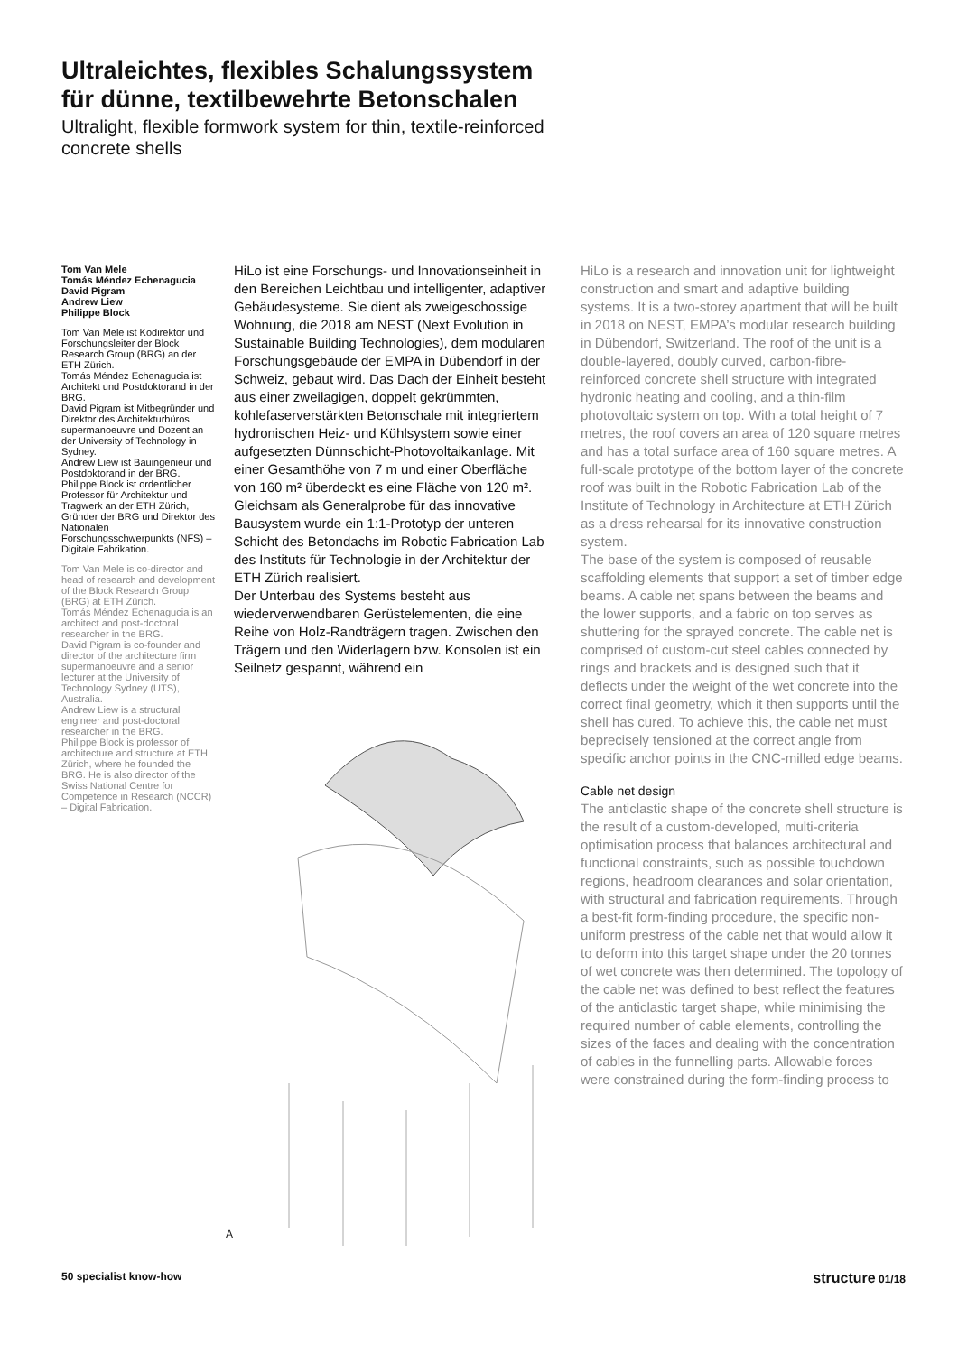Ultraleichtes, flexibles Schalungssystem
für dünne, textilbewehrte Betonschalen
Ultralight, flexible formwork system for thin, textile-reinforced
concrete shells
Tom Van Mele
Tomás Méndez Echenagucia
David Pigram
Andrew Liew
Philippe Block
Tom Van Mele ist Kodirektor und Forschungsleiter der Block Research Group (BRG) an der ETH Zürich.
Tomás Méndez Echenagucia ist Architekt und Postdoktorand in der BRG.
David Pigram ist Mitbegründer und Direktor des Architekturbüros supermanoeuvre und Dozent an der University of Technology in Sydney.
Andrew Liew ist Bauingenieur und Postdoktorand in der BRG.
Philippe Block ist ordentlicher Professor für Architektur und Tragwerk an der ETH Zürich, Gründer der BRG und Direktor des Nationalen Forschungsschwerpunkts (NFS) – Digitale Fabrikation.
Tom Van Mele is co-director and head of research and development of the Block Research Group (BRG) at ETH Zürich.
Tomás Méndez Echenagucia is an architect and post-doctoral researcher in the BRG.
David Pigram is co-founder and director of the architecture firm supermanoeuvre and a senior lecturer at the University of Technology Sydney (UTS), Australia.
Andrew Liew is a structural engineer and post-doctoral researcher in the BRG.
Philippe Block is professor of architecture and structure at ETH Zürich, where he founded the BRG. He is also director of the Swiss National Centre for Competence in Research (NCCR) – Digital Fabrication.
HiLo ist eine Forschungs- und Innovationseinheit in den Bereichen Leichtbau und intelligenter, adaptiver Gebäudesysteme. Sie dient als zweigeschossige Wohnung, die 2018 am NEST (Next Evolution in Sustainable Building Technologies), dem modularen Forschungsgebäude der EMPA in Dübendorf in der Schweiz, gebaut wird. Das Dach der Einheit besteht aus einer zweilagigen, doppelt gekrümmten, kohlefaserverstärkten Betonschale mit integriertem hydronischen Heiz- und Kühlsystem sowie einer aufgesetzten Dünnschicht-Photovoltaikanlage. Mit einer Gesamthöhe von 7 m und einer Oberfläche von 160 m² überdeckt es eine Fläche von 120 m². Gleichsam als Generalprobe für das innovative Bausystem wurde ein 1:1-Prototyp der unteren Schicht des Betondachs im Robotic Fabrication Lab des Instituts für Technologie in der Architektur der ETH Zürich realisiert.
Der Unterbau des Systems besteht aus wiederverwendbaren Gerüstelementen, die eine Reihe von Holz-Randträgern tragen. Zwischen den Trägern und den Widerlagern bzw. Konsolen ist ein Seilnetz gespannt, während ein
A
HiLo is a research and innovation unit for lightweight construction and smart and adaptive building systems. It is a two-storey apartment that will be built in 2018 on NEST, EMPA’s modular research building in Dübendorf, Switzerland. The roof of the unit is a double-layered, doubly curved, carbon-fibre-reinforced concrete shell structure with integrated hydronic heating and cooling, and a thin-film photovoltaic system on top. With a total height of 7 metres, the roof covers an area of 120 square metres and has a total surface area of 160 square metres. A full-scale prototype of the bottom layer of the concrete roof was built in the Robotic Fabrication Lab of the Institute of Technology in Architecture at ETH Zürich as a dress rehearsal for its innovative construction system.
The base of the system is composed of reusable scaffolding elements that support a set of timber edge beams. A cable net spans between the beams and the lower supports, and a fabric on top serves as shuttering for the sprayed concrete. The cable net is comprised of custom-cut steel cables connected by rings and brackets and is designed such that it deflects under the weight of the wet concrete into the correct final geometry, which it then supports until the shell has cured. To achieve this, the cable net must beprecisely tensioned at the correct angle from specific anchor points in the CNC-milled edge beams.
Cable net design
The anticlastic shape of the concrete shell structure is the result of a custom-developed, multi-criteria optimisation process that balances architectural and functional constraints, such as possible touchdown regions, headroom clearances and solar orientation, with structural and fabrication requirements. Through a best-fit form-finding procedure, the specific non-uniform prestress of the cable net that would allow it to deform into this target shape under the 20 tonnes of wet concrete was then determined. The topology of the cable net was defined to best reflect the features of the anticlastic target shape, while minimising the required number of cable elements, controlling the sizes of the faces and dealing with the concentration of cables in the funnelling parts. Allowable forces were constrained during the form-finding process to
50 specialist know-how structure 01/18